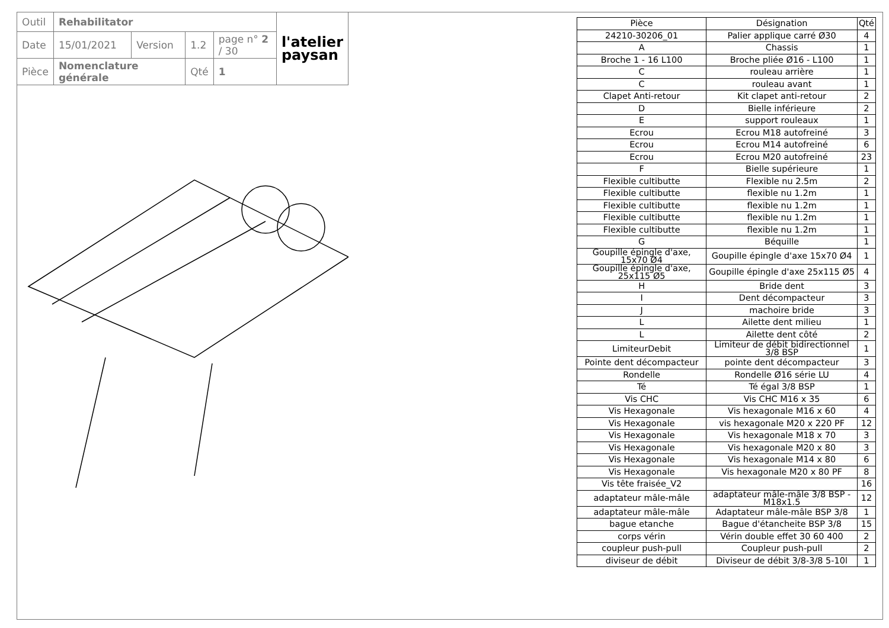| Outil | Rehabilitator | | | | l'atelier paysan |
| Date | 15/01/2021 | Version | 1.2 | page n° 2 / 30 | |
| Pièce | Nomenclature générale | | Qté | 1 | |
| Pièce | Désignation | Qté |
| --- | --- | --- |
| 24210-30206_01 | Palier applique carré Ø30 | 4 |
| A | Chassis | 1 |
| Broche 1 - 16 L100 | Broche pliée Ø16 - L100 | 1 |
| C | rouleau arrière | 1 |
| C | rouleau avant | 1 |
| Clapet Anti-retour | Kit clapet anti-retour | 2 |
| D | Bielle inférieure | 2 |
| E | support rouleaux | 1 |
| Ecrou | Ecrou M18 autofreiné | 3 |
| Ecrou | Ecrou M14 autofreiné | 6 |
| Ecrou | Ecrou M20 autofreiné | 23 |
| F | Bielle supérieure | 1 |
| Flexible cultibutte | Flexible nu 2.5m | 2 |
| Flexible cultibutte | flexible nu 1.2m | 1 |
| Flexible cultibutte | flexible nu 1.2m | 1 |
| Flexible cultibutte | flexible nu 1.2m | 1 |
| Flexible cultibutte | flexible nu 1.2m | 1 |
| G | Béquille | 1 |
| Goupille épingle d'axe, 15x70 Ø4 | Goupille épingle d'axe 15x70 Ø4 | 1 |
| Goupille épingle d'axe, 25x115 Ø5 | Goupille épingle d'axe 25x115 Ø5 | 4 |
| H | Bride dent | 3 |
| I | Dent décompacteur | 3 |
| J | machoire bride | 3 |
| L | Ailette dent milieu | 1 |
| L | Ailette dent côté | 2 |
| LimiteurDebit | Limiteur de débit bidirectionnel 3/8 BSP | 1 |
| Pointe dent décompacteur | pointe dent décompacteur | 3 |
| Rondelle | Rondelle Ø16 série LU | 4 |
| Té | Té égal 3/8 BSP | 1 |
| Vis CHC | Vis CHC M16 x 35 | 6 |
| Vis Hexagonale | Vis hexagonale M16 x 60 | 4 |
| Vis Hexagonale | vis hexagonale M20 x 220 PF | 12 |
| Vis Hexagonale | Vis hexagonale M18 x 70 | 3 |
| Vis Hexagonale | Vis hexagonale M20 x 80 | 3 |
| Vis Hexagonale | Vis hexagonale M14 x 80 | 6 |
| Vis Hexagonale | Vis hexagonale M20 x 80 PF | 8 |
| Vis tête fraisée_V2 | | 16 |
| adaptateur mâle-mâle | adaptateur mâle-mâle 3/8 BSP - M18x1.5 | 12 |
| adaptateur mâle-mâle | Adaptateur mâle-mâle BSP 3/8 | 1 |
| bague etanche | Bague d'étancheite BSP 3/8 | 15 |
| corps vérin | Vérin double effet 30 60 400 | 2 |
| coupleur push-pull | Coupleur push-pull | 2 |
| diviseur de débit | Diviseur de débit 3/8-3/8 5-10l | 1 |